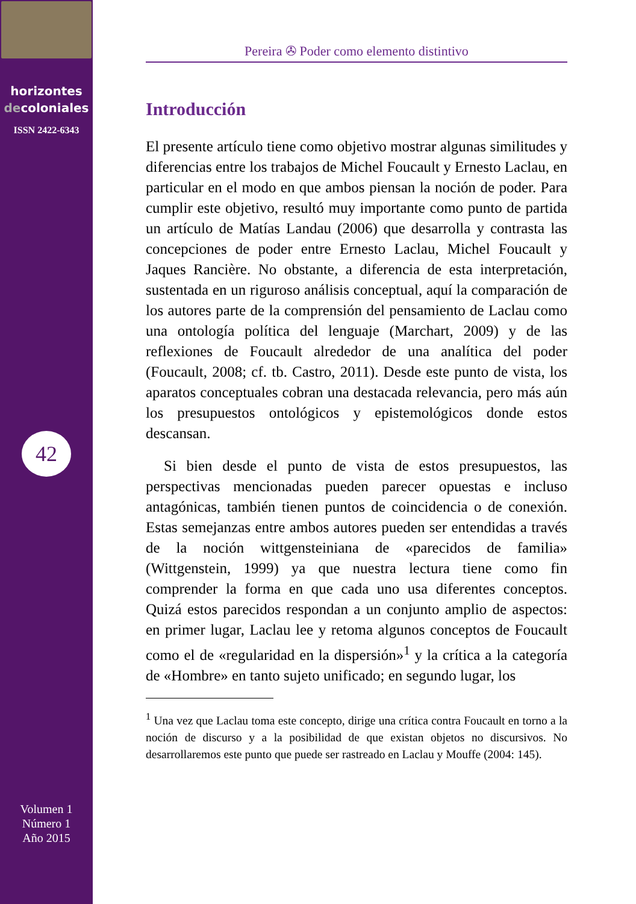horizontes
decoloniales
ISSN 2422-6343
42
Volumen 1
Número 1
Año 2015
Pereira ✇ Poder como elemento distintivo
Introducción
El presente artículo tiene como objetivo mostrar algunas similitudes y diferencias entre los trabajos de Michel Foucault y Ernesto Laclau, en particular en el modo en que ambos piensan la noción de poder. Para cumplir este objetivo, resultó muy importante como punto de partida un artículo de Matías Landau (2006) que desarrolla y contrasta las concepciones de poder entre Ernesto Laclau, Michel Foucault y Jaques Rancière. No obstante, a diferencia de esta interpretación, sustentada en un riguroso análisis conceptual, aquí la comparación de los autores parte de la comprensión del pensamiento de Laclau como una ontología política del lenguaje (Marchart, 2009) y de las reflexiones de Foucault alrededor de una analítica del poder (Foucault, 2008; cf. tb. Castro, 2011). Desde este punto de vista, los aparatos conceptuales cobran una destacada relevancia, pero más aún los presupuestos ontológicos y epistemológicos donde estos descansan.
Si bien desde el punto de vista de estos presupuestos, las perspectivas mencionadas pueden parecer opuestas e incluso antagónicas, también tienen puntos de coincidencia o de conexión. Estas semejanzas entre ambos autores pueden ser entendidas a través de la noción wittgensteiniana de «parecidos de familia» (Wittgenstein, 1999) ya que nuestra lectura tiene como fin comprender la forma en que cada uno usa diferentes conceptos. Quizá estos parecidos respondan a un conjunto amplio de aspectos: en primer lugar, Laclau lee y retoma algunos conceptos de Foucault como el de «regularidad en la dispersión»<sup>1</sup> y la crítica a la categoría de «Hombre» en tanto sujeto unificado; en segundo lugar, los
<sup>1</sup> Una vez que Laclau toma este concepto, dirige una crítica contra Foucault en torno a la noción de discurso y a la posibilidad de que existan objetos no discursivos. No desarrollaremos este punto que puede ser rastreado en Laclau y Mouffe (2004: 145).